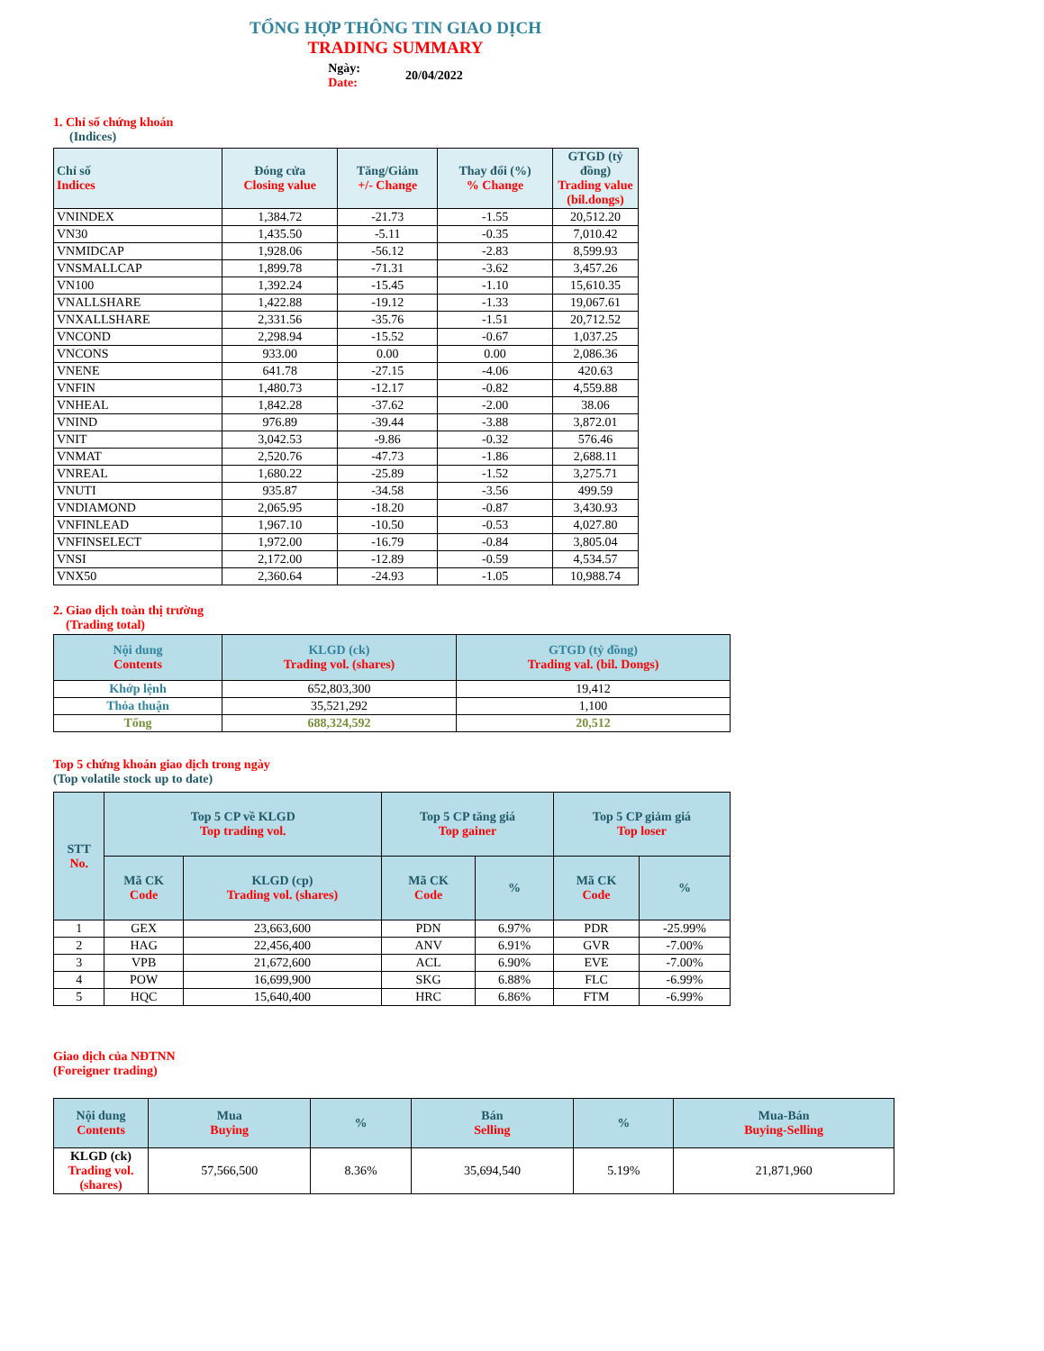TỔNG HỢP THÔNG TIN GIAO DỊCH
TRADING SUMMARY
Ngày:
Date:
20/04/2022
1. Chỉ số chứng khoán
(Indices)
| Chỉ số Indices | Đóng cửa Closing value | Tăng/Giảm +/- Change | Thay đổi (%) % Change | GTGD (tỷ đồng) Trading value (bil.dongs) |
| --- | --- | --- | --- | --- |
| VNINDEX | 1,384.72 | -21.73 | -1.55 | 20,512.20 |
| VN30 | 1,435.50 | -5.11 | -0.35 | 7,010.42 |
| VNMIDCAP | 1,928.06 | -56.12 | -2.83 | 8,599.93 |
| VNSMALLCAP | 1,899.78 | -71.31 | -3.62 | 3,457.26 |
| VN100 | 1,392.24 | -15.45 | -1.10 | 15,610.35 |
| VNALLSHARE | 1,422.88 | -19.12 | -1.33 | 19,067.61 |
| VNXALLSHARE | 2,331.56 | -35.76 | -1.51 | 20,712.52 |
| VNCOND | 2,298.94 | -15.52 | -0.67 | 1,037.25 |
| VNCONS | 933.00 | 0.00 | 0.00 | 2,086.36 |
| VNENE | 641.78 | -27.15 | -4.06 | 420.63 |
| VNFIN | 1,480.73 | -12.17 | -0.82 | 4,559.88 |
| VNHEAL | 1,842.28 | -37.62 | -2.00 | 38.06 |
| VNIND | 976.89 | -39.44 | -3.88 | 3,872.01 |
| VNIT | 3,042.53 | -9.86 | -0.32 | 576.46 |
| VNMAT | 2,520.76 | -47.73 | -1.86 | 2,688.11 |
| VNREAL | 1,680.22 | -25.89 | -1.52 | 3,275.71 |
| VNUTI | 935.87 | -34.58 | -3.56 | 499.59 |
| VNDIAMOND | 2,065.95 | -18.20 | -0.87 | 3,430.93 |
| VNFINLEAD | 1,967.10 | -10.50 | -0.53 | 4,027.80 |
| VNFINSELECT | 1,972.00 | -16.79 | -0.84 | 3,805.04 |
| VNSI | 2,172.00 | -12.89 | -0.59 | 4,534.57 |
| VNX50 | 2,360.64 | -24.93 | -1.05 | 10,988.74 |
2. Giao dịch toàn thị trường
(Trading total)
| Nội dung Contents | KLGD (ck) Trading vol. (shares) | GTGD (tỷ đồng) Trading val. (bil. Dongs) |
| --- | --- | --- |
| Khớp lệnh | 652,803,300 | 19,412 |
| Thỏa thuận | 35,521,292 | 1,100 |
| Tổng | 688,324,592 | 20,512 |
Top 5 chứng khoán giao dịch trong ngày
(Top volatile stock up to date)
| STT No. | Top 5 CP về KLGD Top trading vol. | | Top 5 CP tăng giá Top gainer | | Top 5 CP giảm giá Top loser | |
| --- | --- | --- | --- | --- | --- | --- |
| | Mã CK Code | KLGD (cp) Trading vol. (shares) | Mã CK Code | % | Mã CK Code | % |
| 1 | GEX | 23,663,600 | PDN | 6.97% | PDR | -25.99% |
| 2 | HAG | 22,456,400 | ANV | 6.91% | GVR | -7.00% |
| 3 | VPB | 21,672,600 | ACL | 6.90% | EVE | -7.00% |
| 4 | POW | 16,699,900 | SKG | 6.88% | FLC | -6.99% |
| 5 | HQC | 15,640,400 | HRC | 6.86% | FTM | -6.99% |
Giao dịch của NĐTNN
(Foreigner trading)
| Nội dung Contents | Mua Buying | % | Bán Selling | % | Mua-Bán Buying-Selling |
| --- | --- | --- | --- | --- | --- |
| KLGD (ck) Trading vol. (shares) | 57,566,500 | 8.36% | 35,694,540 | 5.19% | 21,871,960 |